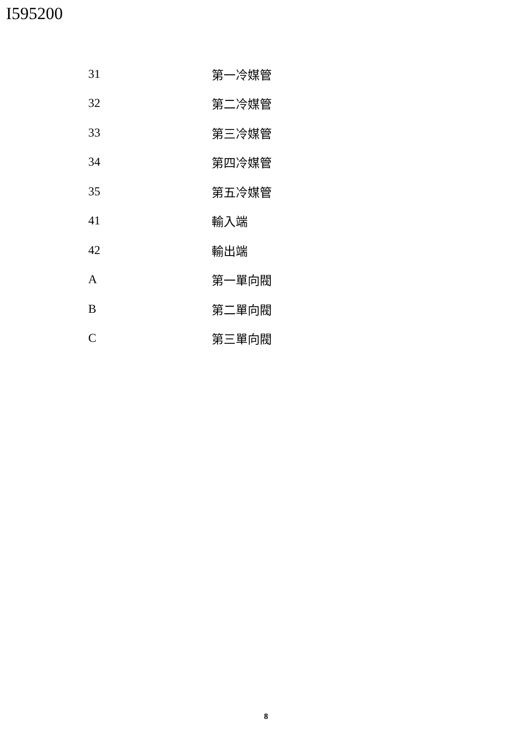I595200
| 31 | 第一冷媒管 |
| 32 | 第二冷媒管 |
| 33 | 第三冷媒管 |
| 34 | 第四冷媒管 |
| 35 | 第五冷媒管 |
| 41 | 輸入端 |
| 42 | 輸出端 |
| A | 第一單向閥 |
| B | 第二單向閥 |
| C | 第三單向閥 |
8